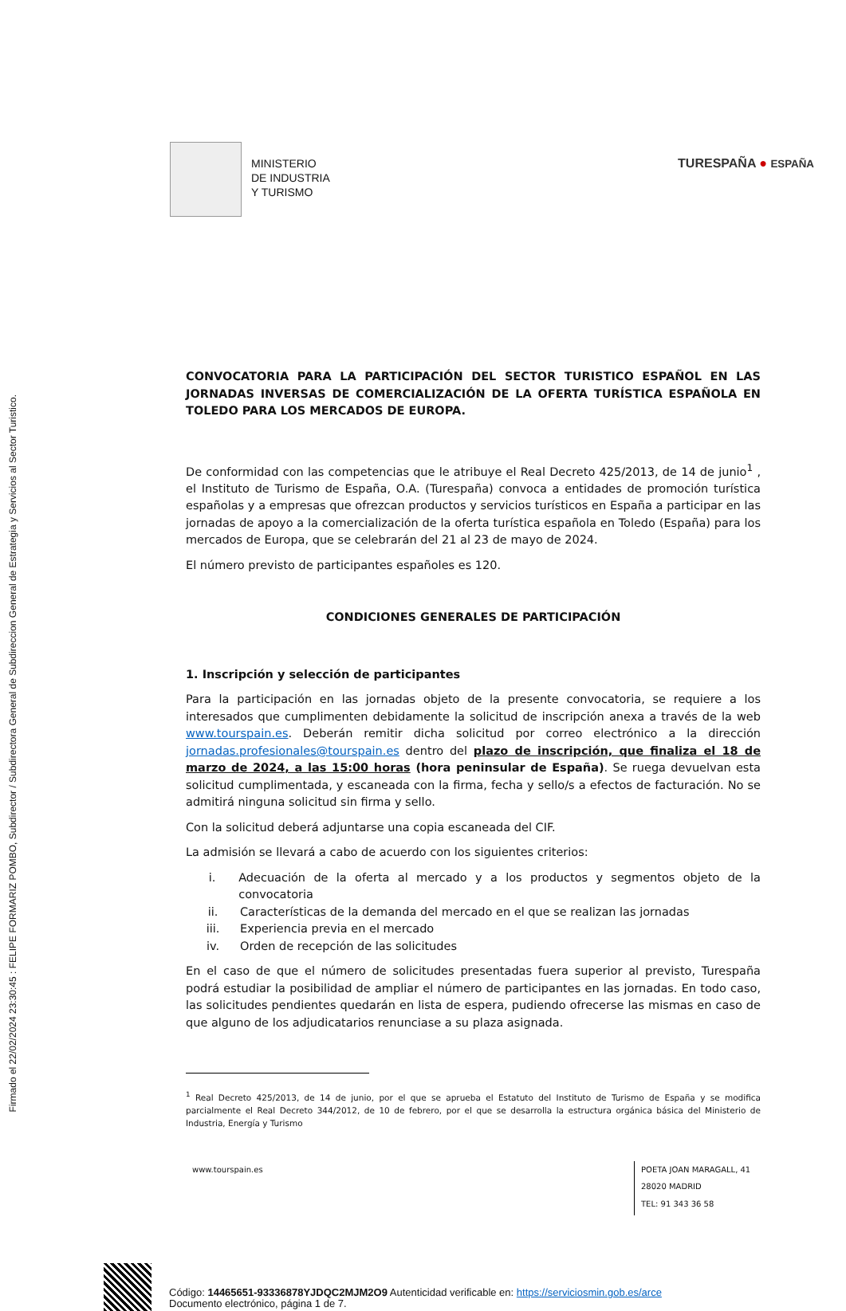Firmado el 22/02/2024 23:30:45 : FELIPE FORMARIZ POMBO, Subdirector / Subdirectora General de Subdireccion General de Estrategia y Servicios al Sector Turistico.
MINISTERIO
DE INDUSTRIA
Y TURISMO
TURESPAÑA ● ESPAÑA
CONVOCATORIA PARA LA PARTICIPACIÓN DEL SECTOR TURISTICO ESPAÑOL EN LAS JORNADAS INVERSAS DE COMERCIALIZACIÓN DE LA OFERTA TURÍSTICA ESPAÑOLA EN TOLEDO PARA LOS MERCADOS DE EUROPA.
De conformidad con las competencias que le atribuye el Real Decreto 425/2013, de 14 de junio<sup>1</sup> , el Instituto de Turismo de España, O.A. (Turespaña) convoca a entidades de promoción turística españolas y a empresas que ofrezcan productos y servicios turísticos en España a participar en las jornadas de apoyo a la comercialización de la oferta turística española en Toledo (España) para los mercados de Europa, que se celebrarán del 21 al 23 de mayo de 2024.
El número previsto de participantes españoles es 120.
CONDICIONES GENERALES DE PARTICIPACIÓN
1. Inscripción y selección de participantes
Para la participación en las jornadas objeto de la presente convocatoria, se requiere a los interesados que cumplimenten debidamente la solicitud de inscripción anexa a través de la web www.tourspain.es. Deberán remitir dicha solicitud por correo electrónico a la dirección jornadas.profesionales@tourspain.es dentro del plazo de inscripción, que finaliza el 18 de marzo de 2024, a las 15:00 horas (hora peninsular de España). Se ruega devuelvan esta solicitud cumplimentada, y escaneada con la firma, fecha y sello/s a efectos de facturación. No se admitirá ninguna solicitud sin firma y sello.
Con la solicitud deberá adjuntarse una copia escaneada del CIF.
La admisión se llevará a cabo de acuerdo con los siguientes criterios:
i. Adecuación de la oferta al mercado y a los productos y segmentos objeto de la convocatoria
ii. Características de la demanda del mercado en el que se realizan las jornadas
iii. Experiencia previa en el mercado
iv. Orden de recepción de las solicitudes
En el caso de que el número de solicitudes presentadas fuera superior al previsto, Turespaña podrá estudiar la posibilidad de ampliar el número de participantes en las jornadas. En todo caso, las solicitudes pendientes quedarán en lista de espera, pudiendo ofrecerse las mismas en caso de que alguno de los adjudicatarios renunciase a su plaza asignada.
<sup>1</sup> Real Decreto 425/2013, de 14 de junio, por el que se aprueba el Estatuto del Instituto de Turismo de España y se modifica parcialmente el Real Decreto 344/2012, de 10 de febrero, por el que se desarrolla la estructura orgánica básica del Ministerio de Industria, Energía y Turismo
www.tourspain.es
POETA JOAN MARAGALL, 41
28020 MADRID
TEL: 91 343 36 58
Código: 14465651-93336878YJDQC2MJM2O9 Autenticidad verificable en: https://serviciosmin.gob.es/arce
Documento electrónico, página 1 de 7.